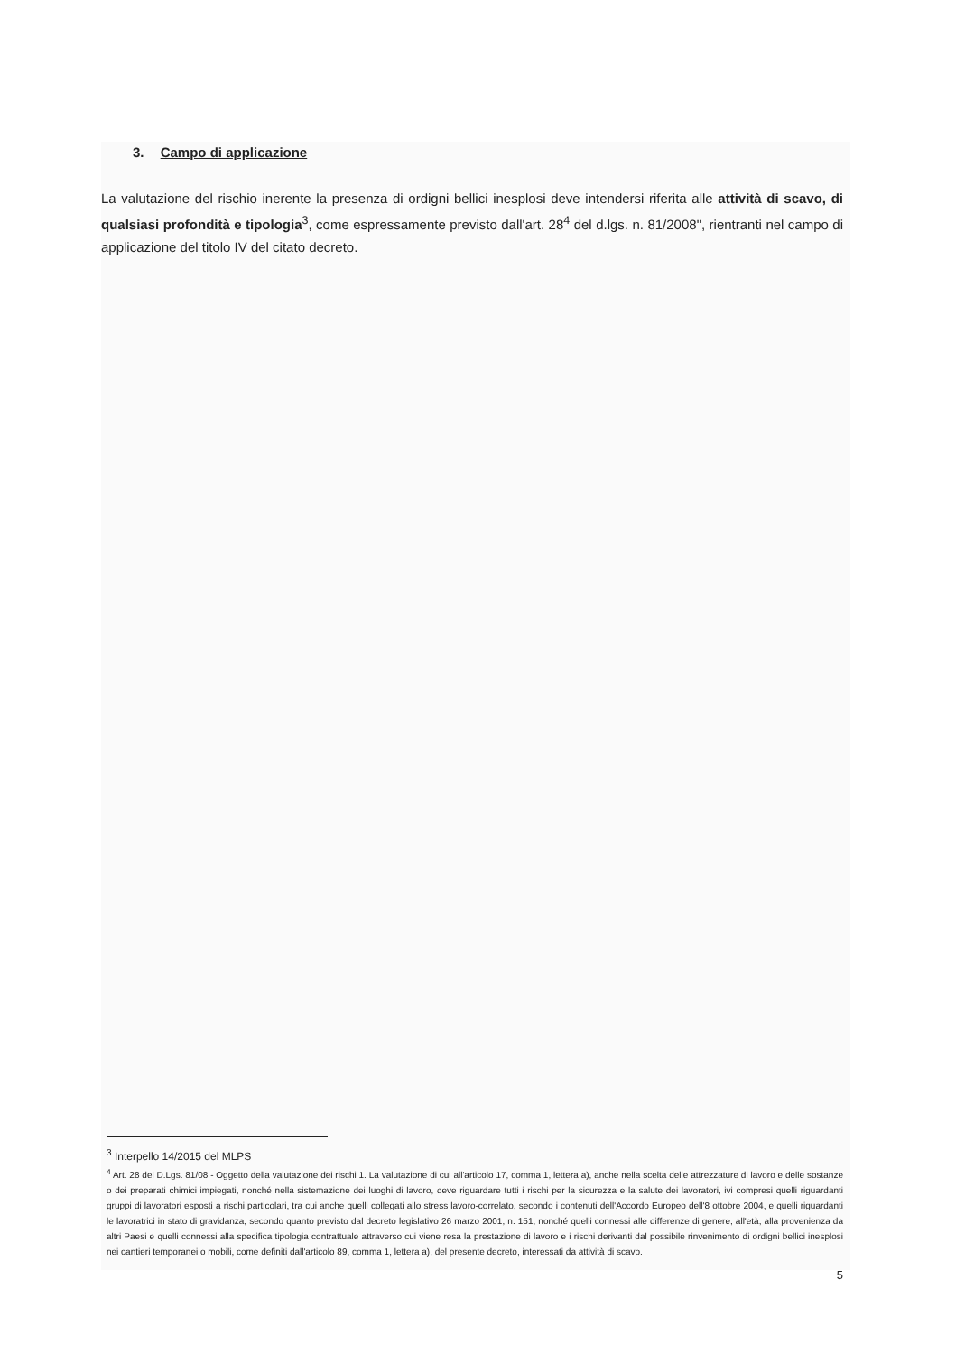3. Campo di applicazione
La valutazione del rischio inerente la presenza di ordigni bellici inesplosi deve intendersi riferita alle attività di scavo, di qualsiasi profondità e tipologia<sup>3</sup>, come espressamente previsto dall'art. 28<sup>4</sup> del d.lgs. n. 81/2008", rientranti nel campo di applicazione del titolo IV del citato decreto.
<sup>3</sup> Interpello 14/2015 del MLPS
<sup>4</sup> Art. 28 del D.Lgs. 81/08 - Oggetto della valutazione dei rischi 1. La valutazione di cui all'articolo 17, comma 1, lettera a), anche nella scelta delle attrezzature di lavoro e delle sostanze o dei preparati chimici impiegati, nonché nella sistemazione dei luoghi di lavoro, deve riguardare tutti i rischi per la sicurezza e la salute dei lavoratori, ivi compresi quelli riguardanti gruppi di lavoratori esposti a rischi particolari, tra cui anche quelli collegati allo stress lavoro-correlato, secondo i contenuti dell'Accordo Europeo dell'8 ottobre 2004, e quelli riguardanti le lavoratrici in stato di gravidanza, secondo quanto previsto dal decreto legislativo 26 marzo 2001, n. 151, nonché quelli connessi alle differenze di genere, all'età, alla provenienza da altri Paesi e quelli connessi alla specifica tipologia contrattuale attraverso cui viene resa la prestazione di lavoro e i rischi derivanti dal possibile rinvenimento di ordigni bellici inesplosi nei cantieri temporanei o mobili, come definiti dall'articolo 89, comma 1, lettera a), del presente decreto, interessati da attività di scavo.
5